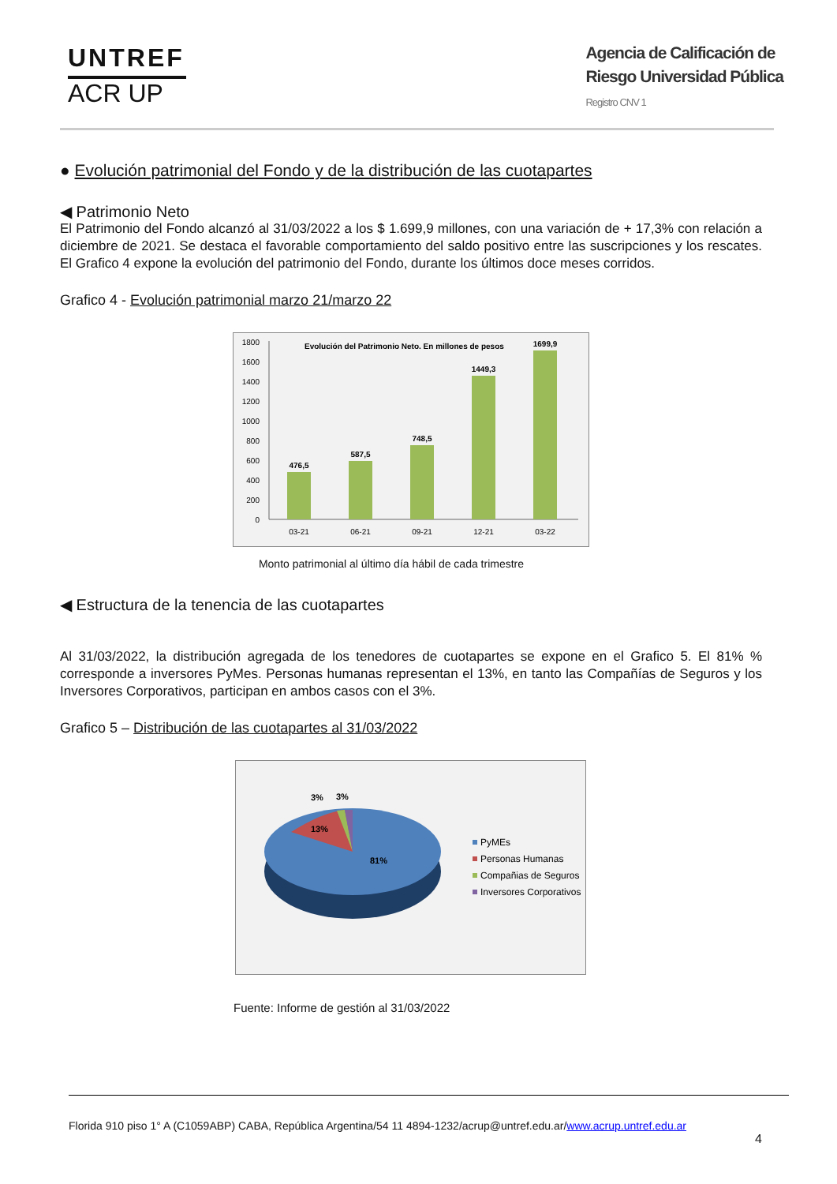UNTREF
ACR UP
Agencia de Calificación de
Riesgo Universidad Pública
Registro CNV 1
● Evolución patrimonial del Fondo y de la distribución de las cuotapartes
◀ Patrimonio Neto
El Patrimonio del Fondo alcanzó al 31/03/2022 a los $ 1.699,9 millones, con una variación de + 17,3% con relación a diciembre de 2021. Se destaca el favorable comportamiento del saldo positivo entre las suscripciones y los rescates. El Grafico 4 expone la evolución del patrimonio del Fondo, durante los últimos doce meses corridos.
Grafico 4 - Evolución patrimonial marzo 21/marzo 22
Evolución del Patrimonio Neto. En millones de pesos
0
200
400
600
800
1000
1200
1400
1600
1800
476,5
587,5
748,5
1449,3
1699,9
03-21
06-21
09-21
12-21
03-22
Monto patrimonial al último día hábil de cada trimestre
◀ Estructura de la tenencia de las cuotapartes
Al 31/03/2022, la distribución agregada de los tenedores de cuotapartes se expone en el Grafico 5. El 81% % corresponde a inversores PyMes. Personas humanas representan el 13%, en tanto las Compañías de Seguros y los Inversores Corporativos, participan en ambos casos con el 3%.
Grafico 5 – Distribución de las cuotapartes al 31/03/2022
13%
81%
3%
3%
PyMEs
Personas Humanas
Compañias de Seguros
Inversores Corporativos
Fuente: Informe de gestión al 31/03/2022
Florida 910 piso 1° A (C1059ABP) CABA, República Argentina/54 11 4894-1232/acrup@untref.edu.ar/www.acrup.untref.edu.ar
4